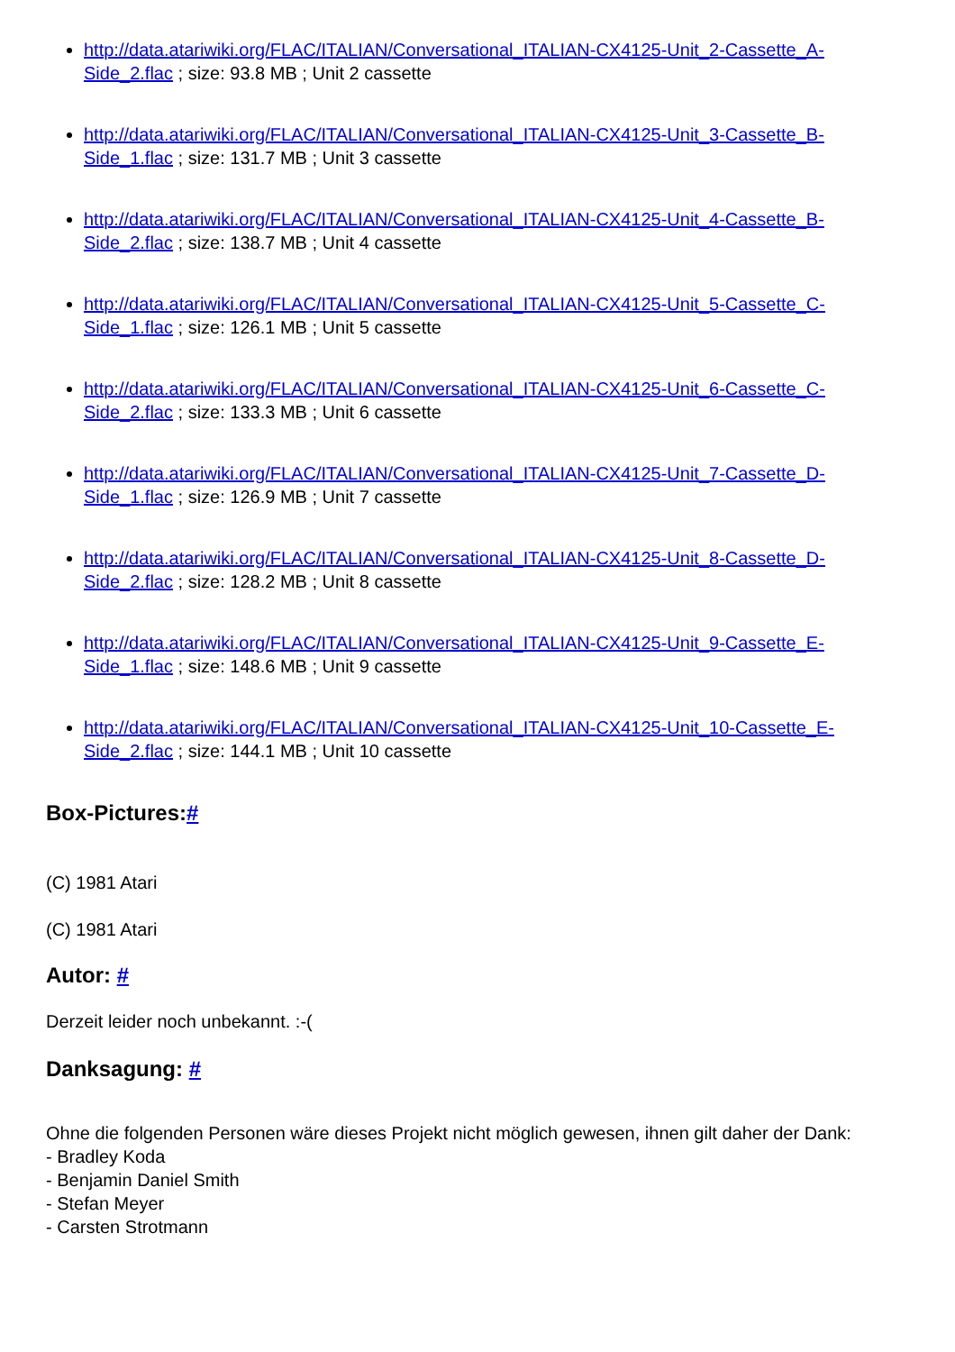http://data.atariwiki.org/FLAC/ITALIAN/Conversational_ITALIAN-CX4125-Unit_2-Cassette_A-Side_2.flac ; size: 93.8 MB ; Unit 2 cassette
http://data.atariwiki.org/FLAC/ITALIAN/Conversational_ITALIAN-CX4125-Unit_3-Cassette_B-Side_1.flac ; size: 131.7 MB ; Unit 3 cassette
http://data.atariwiki.org/FLAC/ITALIAN/Conversational_ITALIAN-CX4125-Unit_4-Cassette_B-Side_2.flac ; size: 138.7 MB ; Unit 4 cassette
http://data.atariwiki.org/FLAC/ITALIAN/Conversational_ITALIAN-CX4125-Unit_5-Cassette_C-Side_1.flac ; size: 126.1 MB ; Unit 5 cassette
http://data.atariwiki.org/FLAC/ITALIAN/Conversational_ITALIAN-CX4125-Unit_6-Cassette_C-Side_2.flac ; size: 133.3 MB ; Unit 6 cassette
http://data.atariwiki.org/FLAC/ITALIAN/Conversational_ITALIAN-CX4125-Unit_7-Cassette_D-Side_1.flac ; size: 126.9 MB ; Unit 7 cassette
http://data.atariwiki.org/FLAC/ITALIAN/Conversational_ITALIAN-CX4125-Unit_8-Cassette_D-Side_2.flac ; size: 128.2 MB ; Unit 8 cassette
http://data.atariwiki.org/FLAC/ITALIAN/Conversational_ITALIAN-CX4125-Unit_9-Cassette_E-Side_1.flac ; size: 148.6 MB ; Unit 9 cassette
http://data.atariwiki.org/FLAC/ITALIAN/Conversational_ITALIAN-CX4125-Unit_10-Cassette_E-Side_2.flac ; size: 144.1 MB ; Unit 10 cassette
Box-Pictures:#
(C) 1981 Atari
(C) 1981 Atari
Autor: #
Derzeit leider noch unbekannt. :-(
Danksagung: #
Ohne die folgenden Personen wäre dieses Projekt nicht möglich gewesen, ihnen gilt daher der Dank:
- Bradley Koda
- Benjamin Daniel Smith
- Stefan Meyer
- Carsten Strotmann